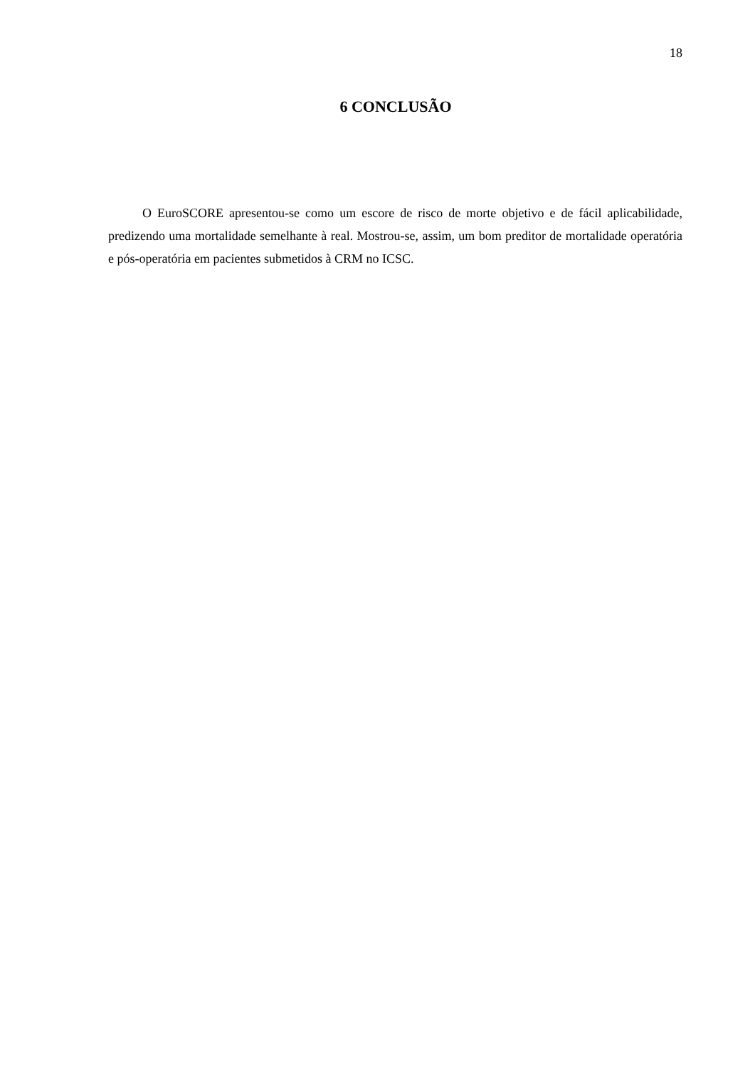18
6 CONCLUSÃO
O EuroSCORE apresentou-se como um escore de risco de morte objetivo e de fácil aplicabilidade, predizendo uma mortalidade semelhante à real. Mostrou-se, assim, um bom preditor de mortalidade operatória e pós-operatória em pacientes submetidos à CRM no ICSC.